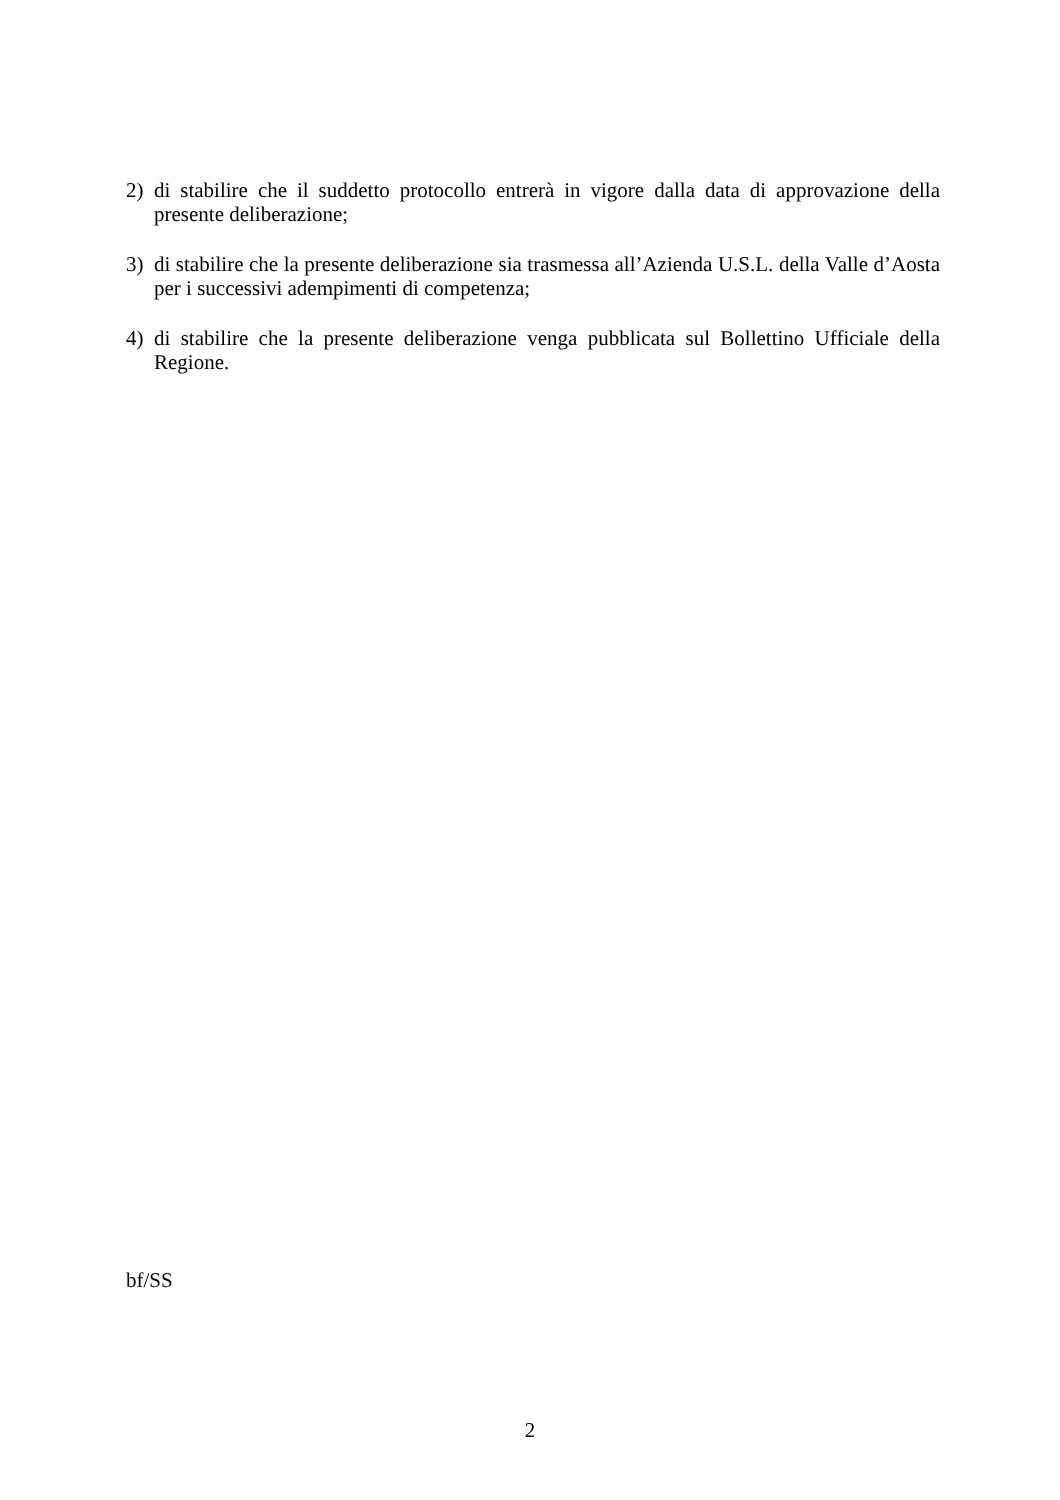2) di stabilire che il suddetto protocollo entrerà in vigore dalla data di approvazione della presente deliberazione;
3) di stabilire che la presente deliberazione sia trasmessa all’Azienda U.S.L. della Valle d’Aosta per i successivi adempimenti di competenza;
4) di stabilire che la presente deliberazione venga pubblicata sul Bollettino Ufficiale della Regione.
bf/SS
2